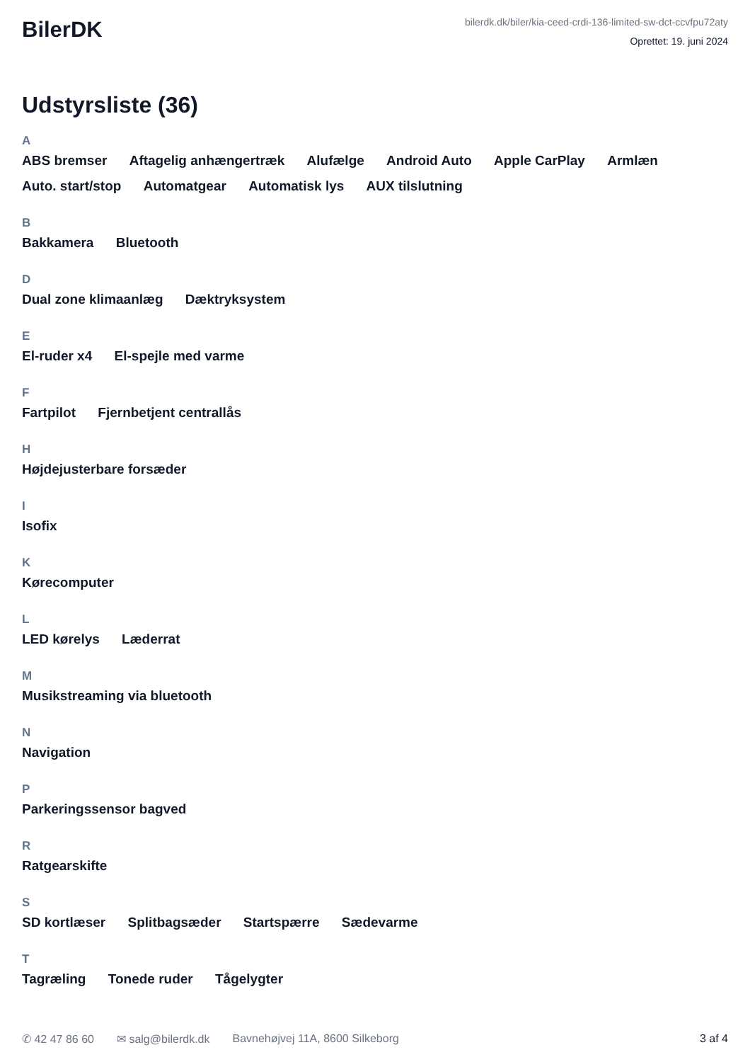BilerDK
bilerdk.dk/biler/kia-ceed-crdi-136-limited-sw-dct-ccvfpu72aty
Oprettet: 19. juni 2024
Udstyrsliste (36)
A
ABS bremser Aftagelig anhængertræk Alufælge Android Auto Apple CarPlay Armlæn Auto. start/stop Automatgear Automatisk lys AUX tilslutning
B
Bakkamera Bluetooth
D
Dual zone klimaanlæg Dæktryksystem
E
El-ruder x4 El-spejle med varme
F
Fartpilot Fjernbetjent centrallås
H
Højdejusterbare forsæder
I
Isofix
K
Kørecomputer
L
LED kørelys Læderrat
M
Musikstreaming via bluetooth
N
Navigation
P
Parkeringssensor bagved
R
Ratgearskifte
S
SD kortlæser Splitbagsæder Startspærre Sædevarme
T
Tagræling Tonede ruder Tågelygter
✆ 42 47 86 60 ✉ salg@bilerdk.dk Bavnehøjvej 11A, 8600 Silkeborg 3 af 4